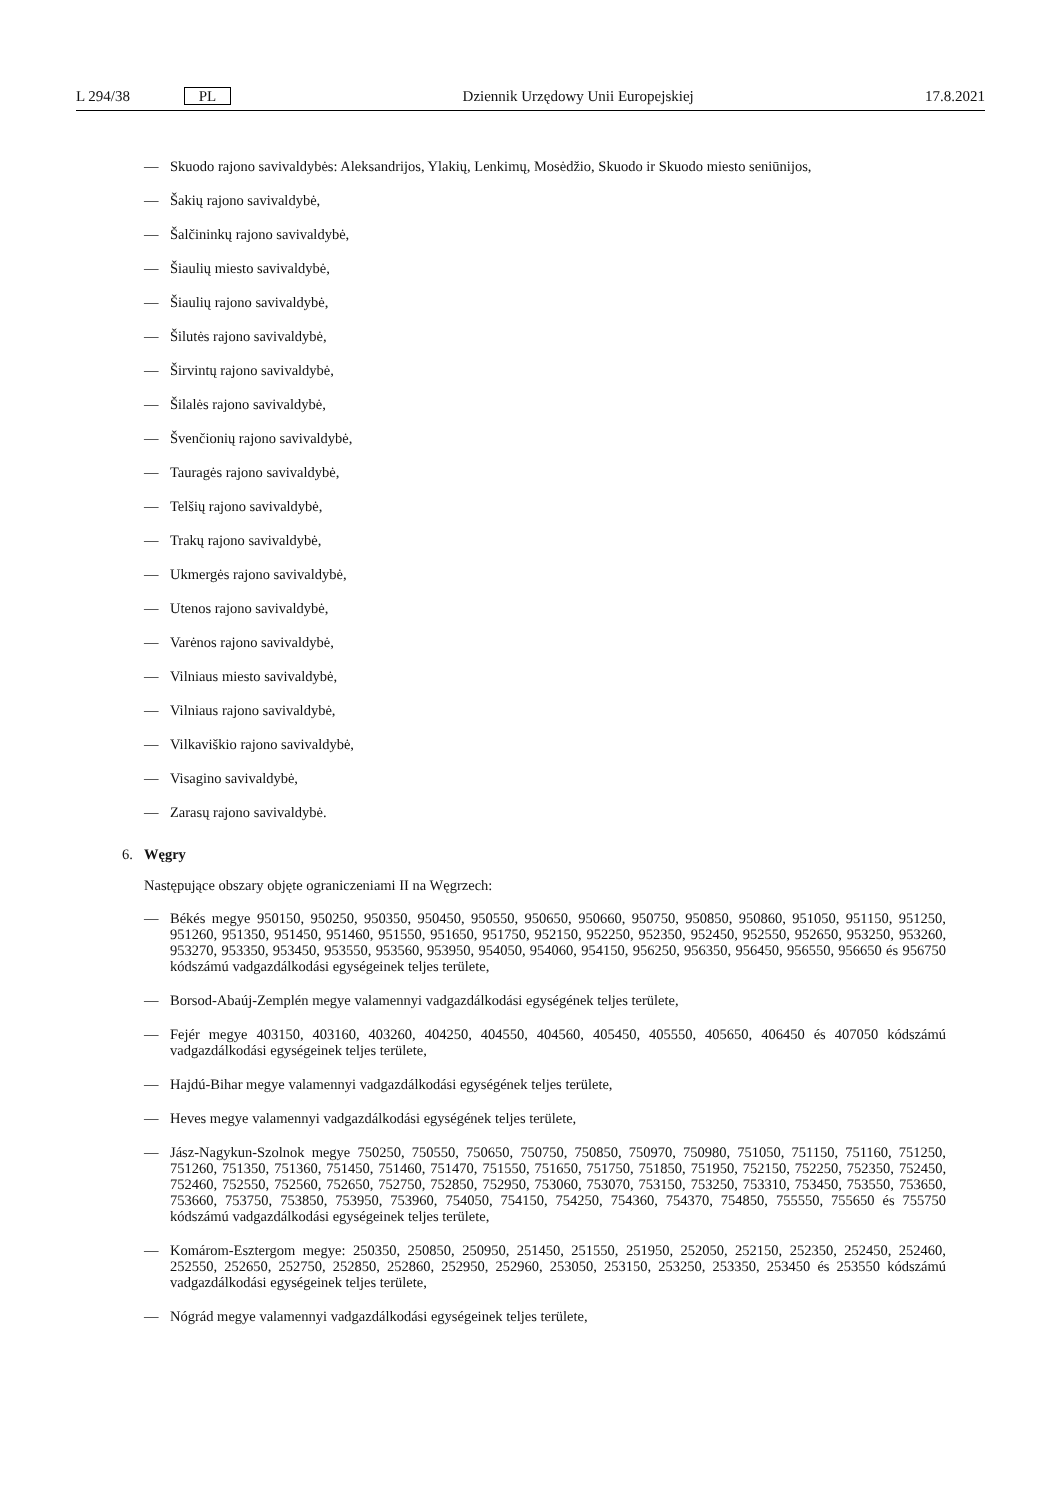L 294/38 PL Dziennik Urzędowy Unii Europejskiej 17.8.2021
— Skuodo rajono savivaldybės: Aleksandrijos, Ylakių, Lenkimų, Mosėdžio, Skuodo ir Skuodo miesto seniūnijos,
— Šakių rajono savivaldybė,
— Šalčininkų rajono savivaldybė,
— Šiaulių miesto savivaldybė,
— Šiaulių rajono savivaldybė,
— Šilutės rajono savivaldybė,
— Širvintų rajono savivaldybė,
— Šilalės rajono savivaldybė,
— Švenčionių rajono savivaldybė,
— Tauragės rajono savivaldybė,
— Telšių rajono savivaldybė,
— Trakų rajono savivaldybė,
— Ukmergės rajono savivaldybė,
— Utenos rajono savivaldybė,
— Varėnos rajono savivaldybė,
— Vilniaus miesto savivaldybė,
— Vilniaus rajono savivaldybė,
— Vilkaviškio rajono savivaldybė,
— Visagino savivaldybė,
— Zarasų rajono savivaldybė.
6. Węgry
Następujące obszary objęte ograniczeniami II na Węgrzech:
— Békés megye 950150, 950250, 950350, 950450, 950550, 950650, 950660, 950750, 950850, 950860, 951050, 951150, 951250, 951260, 951350, 951450, 951460, 951550, 951650, 951750, 952150, 952250, 952350, 952450, 952550, 952650, 953250, 953260, 953270, 953350, 953450, 953550, 953560, 953950, 954050, 954060, 954150, 956250, 956350, 956450, 956550, 956650 és 956750 kódszámú vadgazdálkodási egységeinek teljes területe,
— Borsod-Abaúj-Zemplén megye valamennyi vadgazdálkodási egységének teljes területe,
— Fejér megye 403150, 403160, 403260, 404250, 404550, 404560, 405450, 405550, 405650, 406450 és 407050 kódszámú vadgazdálkodási egységeinek teljes területe,
— Hajdú-Bihar megye valamennyi vadgazdálkodási egységének teljes területe,
— Heves megye valamennyi vadgazdálkodási egységének teljes területe,
— Jász-Nagykun-Szolnok megye 750250, 750550, 750650, 750750, 750850, 750970, 750980, 751050, 751150, 751160, 751250, 751260, 751350, 751360, 751450, 751460, 751470, 751550, 751650, 751750, 751850, 751950, 752150, 752250, 752350, 752450, 752460, 752550, 752560, 752650, 752750, 752850, 752950, 753060, 753070, 753150, 753250, 753310, 753450, 753550, 753650, 753660, 753750, 753850, 753950, 753960, 754050, 754150, 754250, 754360, 754370, 754850, 755550, 755650 és 755750 kódszámú vadgazdálkodási egységeinek teljes területe,
— Komárom-Esztergom megye: 250350, 250850, 250950, 251450, 251550, 251950, 252050, 252150, 252350, 252450, 252460, 252550, 252650, 252750, 252850, 252860, 252950, 252960, 253050, 253150, 253250, 253350, 253450 és 253550 kódszámú vadgazdálkodási egységeinek teljes területe,
— Nógrád megye valamennyi vadgazdálkodási egységeinek teljes területe,